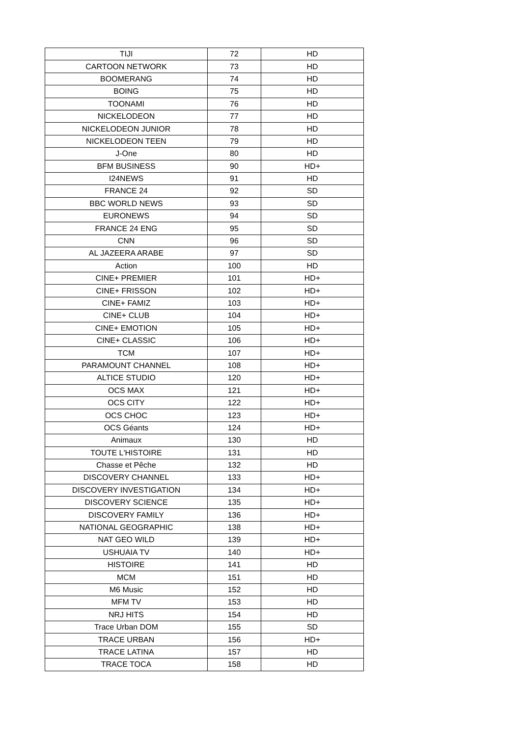| TIJI | 72 | HD |
| CARTOON NETWORK | 73 | HD |
| BOOMERANG | 74 | HD |
| BOING | 75 | HD |
| TOONAMI | 76 | HD |
| NICKELODEON | 77 | HD |
| NICKELODEON JUNIOR | 78 | HD |
| NICKELODEON TEEN | 79 | HD |
| J-One | 80 | HD |
| BFM BUSINESS | 90 | HD+ |
| I24NEWS | 91 | HD |
| FRANCE 24 | 92 | SD |
| BBC WORLD NEWS | 93 | SD |
| EURONEWS | 94 | SD |
| FRANCE 24 ENG | 95 | SD |
| CNN | 96 | SD |
| AL JAZEERA ARABE | 97 | SD |
| Action | 100 | HD |
| CINE+ PREMIER | 101 | HD+ |
| CINE+ FRISSON | 102 | HD+ |
| CINE+ FAMIZ | 103 | HD+ |
| CINE+ CLUB | 104 | HD+ |
| CINE+ EMOTION | 105 | HD+ |
| CINE+ CLASSIC | 106 | HD+ |
| TCM | 107 | HD+ |
| PARAMOUNT CHANNEL | 108 | HD+ |
| ALTICE STUDIO | 120 | HD+ |
| OCS MAX | 121 | HD+ |
| OCS CITY | 122 | HD+ |
| OCS CHOC | 123 | HD+ |
| OCS Géants | 124 | HD+ |
| Animaux | 130 | HD |
| TOUTE L'HISTOIRE | 131 | HD |
| Chasse et Pêche | 132 | HD |
| DISCOVERY CHANNEL | 133 | HD+ |
| DISCOVERY INVESTIGATION | 134 | HD+ |
| DISCOVERY SCIENCE | 135 | HD+ |
| DISCOVERY FAMILY | 136 | HD+ |
| NATIONAL GEOGRAPHIC | 138 | HD+ |
| NAT GEO WILD | 139 | HD+ |
| USHUAIA TV | 140 | HD+ |
| HISTOIRE | 141 | HD |
| MCM | 151 | HD |
| M6 Music | 152 | HD |
| MFM TV | 153 | HD |
| NRJ HITS | 154 | HD |
| Trace Urban DOM | 155 | SD |
| TRACE URBAN | 156 | HD+ |
| TRACE LATINA | 157 | HD |
| TRACE TOCA | 158 | HD |